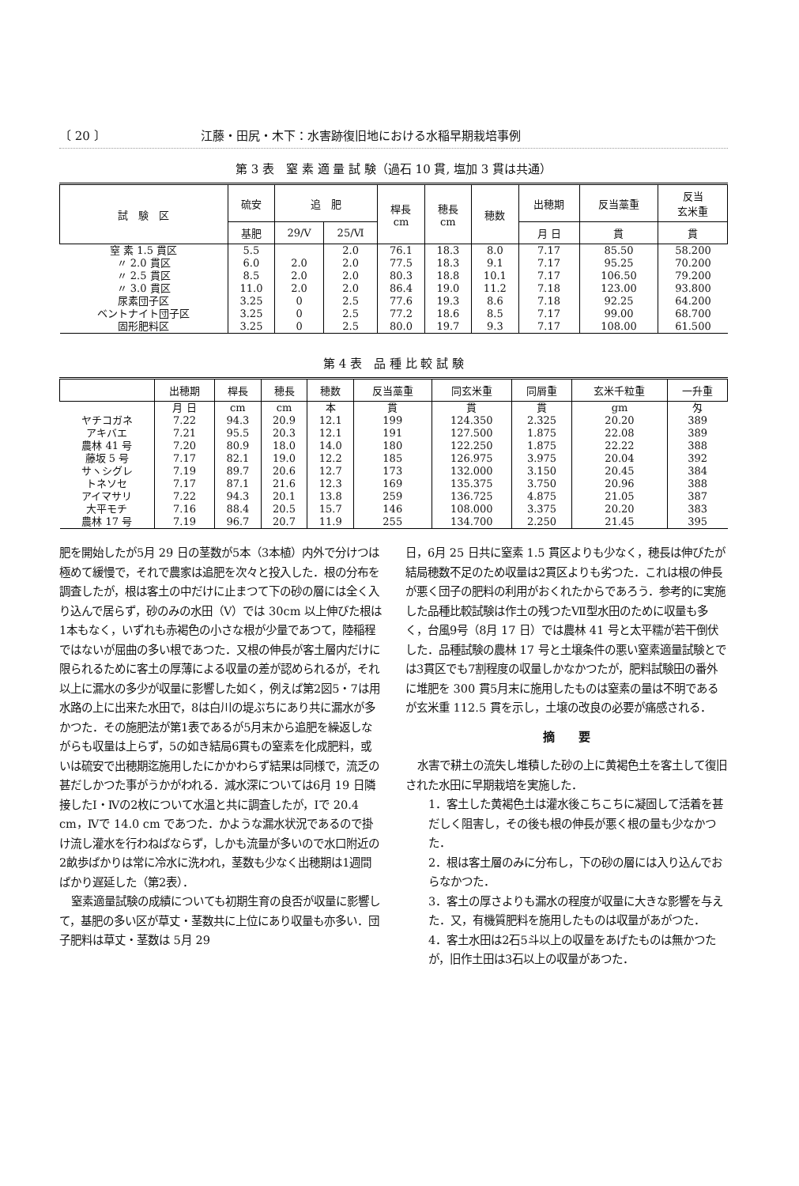〔 20 〕 江藤・田尻・木下：水害跡復旧地における水稲早期栽培事例
第 3 表　窒 素 適 量 試 験（過石 10 貫, 塩加 3 貫は共通）
| 試 験 区 | 硫安 | 追 肥 | | 桿長 cm | 穂長 cm | 穂数 | 出穂期 | 反当藁重 | 反当 玄米重 |
| --- | --- | --- | --- | --- | --- | --- | --- | --- | --- |
| | 基肥 | 29/Ⅴ | 25/Ⅵ | | | | 月 日 | 貫 | 貫 |
| 窒 素 1.5 貫区 | 5.5 | | 2.0 | 76.1 | 18.3 | 8.0 | 7.17 | 85.50 | 58.200 |
| 〃 2.0 貫区 | 6.0 | 2.0 | 2.0 | 77.5 | 18.3 | 9.1 | 7.17 | 95.25 | 70.200 |
| 〃 2.5 貫区 | 8.5 | 2.0 | 2.0 | 80.3 | 18.8 | 10.1 | 7.17 | 106.50 | 79.200 |
| 〃 3.0 貫区 | 11.0 | 2.0 | 2.0 | 86.4 | 19.0 | 11.2 | 7.18 | 123.00 | 93.800 |
| 尿素団子区 | 3.25 | 0 | 2.5 | 77.6 | 19.3 | 8.6 | 7.18 | 92.25 | 64.200 |
| ベントナイト団子区 | 3.25 | 0 | 2.5 | 77.2 | 18.6 | 8.5 | 7.17 | 99.00 | 68.700 |
| 固形肥料区 | 3.25 | 0 | 2.5 | 80.0 | 19.7 | 9.3 | 7.17 | 108.00 | 61.500 |
第 4 表　品 種 比 較 試 験
| | 出穂期 | 桿長 | 穂長 | 穂数 | 反当藁重 | 同玄米重 | 同屑重 | 玄米千粒重 | 一升重 |
| --- | --- | --- | --- | --- | --- | --- | --- | --- | --- |
| | 月 日 | cm | cm | 本 | 貫 | 貫 | 貫 | gm | 匁 |
| ヤチコガネ | 7.22 | 94.3 | 20.9 | 12.1 | 199 | 124.350 | 2.325 | 20.20 | 389 |
| アキバエ | 7.21 | 95.5 | 20.3 | 12.1 | 191 | 127.500 | 1.875 | 22.08 | 389 |
| 農林 41 号 | 7.20 | 80.9 | 18.0 | 14.0 | 180 | 122.250 | 1.875 | 22.22 | 388 |
| 藤坂 5 号 | 7.17 | 82.1 | 19.0 | 12.2 | 185 | 126.975 | 3.975 | 20.04 | 392 |
| サヽシグレ | 7.19 | 89.7 | 20.6 | 12.7 | 173 | 132.000 | 3.150 | 20.45 | 384 |
| トネソセ | 7.17 | 87.1 | 21.6 | 12.3 | 169 | 135.375 | 3.750 | 20.96 | 388 |
| アイマサリ | 7.22 | 94.3 | 20.1 | 13.8 | 259 | 136.725 | 4.875 | 21.05 | 387 |
| 大平モチ | 7.16 | 88.4 | 20.5 | 15.7 | 146 | 108.000 | 3.375 | 20.20 | 383 |
| 農林 17 号 | 7.19 | 96.7 | 20.7 | 11.9 | 255 | 134.700 | 2.250 | 21.45 | 395 |
肥を開始したが5月 29 日の茎数が5本（3本植）内外で分けつは極めて緩慢で，それで農家は追肥を次々と投入した．根の分布を調査したが，根は客土の中だけに止まつて下の砂の層には全く入り込んで居らず，砂のみの水田（Ⅴ）では 30cm 以上伸びた根は1本もなく，いずれも赤褐色の小さな根が少量であつて，陸稲程ではないが屈曲の多い根であつた．又根の伸長が客土層内だけに限られるために客土の厚薄による収量の差が認められるが，それ以上に漏水の多少が収量に影響した如く，例えば第2図5・7は用水路の上に出来た水田で，8は白川の堤ぶちにあり共に漏水が多かつた．その施肥法が第1表であるが5月末から追肥を繰返しながらも収量は上らず，5の如き結局6貫もの窒素を化成肥料，或いは硫安で出穂期迄施用したにかかわらず結果は同様で，流乏の甚だしかつた事がうかがわれる．減水深については6月 19 日隣接したⅠ・Ⅳの2枚について水温と共に調査したが，Ⅰで 20.4 cm，Ⅳで 14.0 cm であつた．かような漏水状況であるので掛け流し灌水を行わねばならず，しかも流量が多いので水口附近の2畝歩ばかりは常に冷水に洗われ，茎数も少なく出穂期は1週間ばかり遅延した（第2表）．
窒素適量試験の成績についても初期生育の良否が収量に影響して，基肥の多い区が草丈・茎数共に上位にあり収量も亦多い．団子肥料は草丈・茎数は 5月 29
日，6月 25 日共に窒素 1.5 貫区よりも少なく，穂長は伸びたが結局穂数不足のため収量は2貫区よりも劣つた．これは根の伸長が悪く団子の肥料の利用がおくれたからであろう．参考的に実施した品種比較試験は作土の残つたⅦ型水田のために収量も多く，台風9号（8月 17 日）では農林 41 号と太平糯が若干倒伏した．品種試験の農林 17 号と土壌条件の悪い窒素適量試験とでは3貫区でも7割程度の収量しかなかつたが，肥料試験田の番外に堆肥を 300 貫5月末に施用したものは窒素の量は不明であるが玄米重 112.5 貫を示し，土壌の改良の必要が痛感される．
摘　　要
水害で耕土の流失し堆積した砂の上に黄褐色土を客土して復旧された水田に早期栽培を実施した．
1．客土した黄褐色土は灌水後こちこちに凝固して活着を甚だしく阻害し，その後も根の伸長が悪く根の量も少なかつた．
2．根は客土層のみに分布し，下の砂の層には入り込んでおらなかつた．
3．客土の厚さよりも漏水の程度が収量に大きな影響を与えた．又，有機質肥料を施用したものは収量があがつた．
4．客土水田は2石5斗以上の収量をあげたものは無かつたが，旧作土田は3石以上の収量があつた．